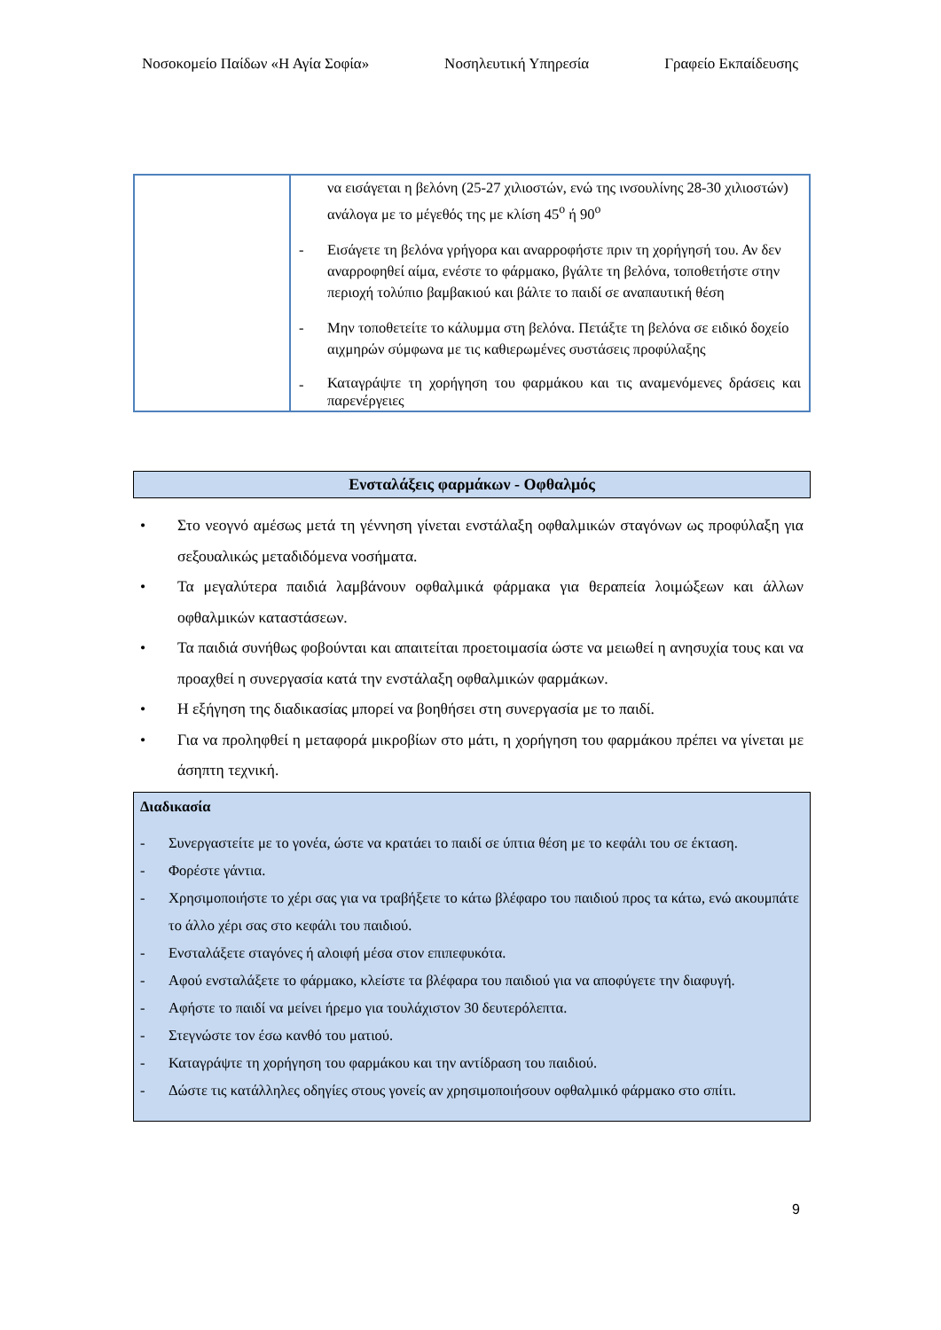Νοσοκομείο Παίδων «Η Αγία Σοφία» Νοσηλευτική Υπηρεσία Γραφείο Εκπαίδευσης
| | να εισάγεται η βελόνη (25-27 χιλιοστών, ενώ της ινσουλίνης 28-30 χιλιοστών) ανάλογα με το μέγεθός της με κλίση 45<sup>ο</sup> ή 90<sup>ο</sup> - Εισάγετε τη βελόνα γρήγορα και αναρροφήστε πριν τη χορήγησή του. Αν δεν αναρροφηθεί αίμα, ενέστε το φάρμακο, βγάλτε τη βελόνα, τοποθετήστε στην περιοχή τολύπιο βαμβακιού και βάλτε το παιδί σε αναπαυτική θέση - Μην τοποθετείτε το κάλυμμα στη βελόνα. Πετάξτε τη βελόνα σε ειδικό δοχείο αιχμηρών σύμφωνα με τις καθιερωμένες συστάσεις προφύλαξης - Καταγράψτε τη χορήγηση του φαρμάκου και τις αναμενόμενες δράσεις και παρενέργειες |
Ενσταλάξεις φαρμάκων - Οφθαλμός
• Στο νεογνό αμέσως μετά τη γέννηση γίνεται ενστάλαξη οφθαλμικών σταγόνων ως προφύλαξη για σεξουαλικώς μεταδιδόμενα νοσήματα.
• Τα μεγαλύτερα παιδιά λαμβάνουν οφθαλμικά φάρμακα για θεραπεία λοιμώξεων και άλλων οφθαλμικών καταστάσεων.
• Τα παιδιά συνήθως φοβούνται και απαιτείται προετοιμασία ώστε να μειωθεί η ανησυχία τους και να προαχθεί η συνεργασία κατά την ενστάλαξη οφθαλμικών φαρμάκων.
• Η εξήγηση της διαδικασίας μπορεί να βοηθήσει στη συνεργασία με το παιδί.
• Για να προληφθεί η μεταφορά μικροβίων στο μάτι, η χορήγηση του φαρμάκου πρέπει να γίνεται με άσηπτη τεχνική.
Διαδικασία
- Συνεργαστείτε με το γονέα, ώστε να κρατάει το παιδί σε ύπτια θέση με το κεφάλι του σε έκταση.
- Φορέστε γάντια.
- Χρησιμοποιήστε το χέρι σας για να τραβήξετε το κάτω βλέφαρο του παιδιού προς τα κάτω, ενώ ακουμπάτε το άλλο χέρι σας στο κεφάλι του παιδιού.
- Ενσταλάξετε σταγόνες ή αλοιφή μέσα στον επιπεφυκότα.
- Αφού ενσταλάξετε το φάρμακο, κλείστε τα βλέφαρα του παιδιού για να αποφύγετε την διαφυγή.
- Αφήστε το παιδί να μείνει ήρεμο για τουλάχιστον 30 δευτερόλεπτα.
- Στεγνώστε τον έσω κανθό του ματιού.
- Καταγράψτε τη χορήγηση του φαρμάκου και την αντίδραση του παιδιού.
- Δώστε τις κατάλληλες οδηγίες στους γονείς αν χρησιμοποιήσουν οφθαλμικό φάρμακο στο σπίτι.
9